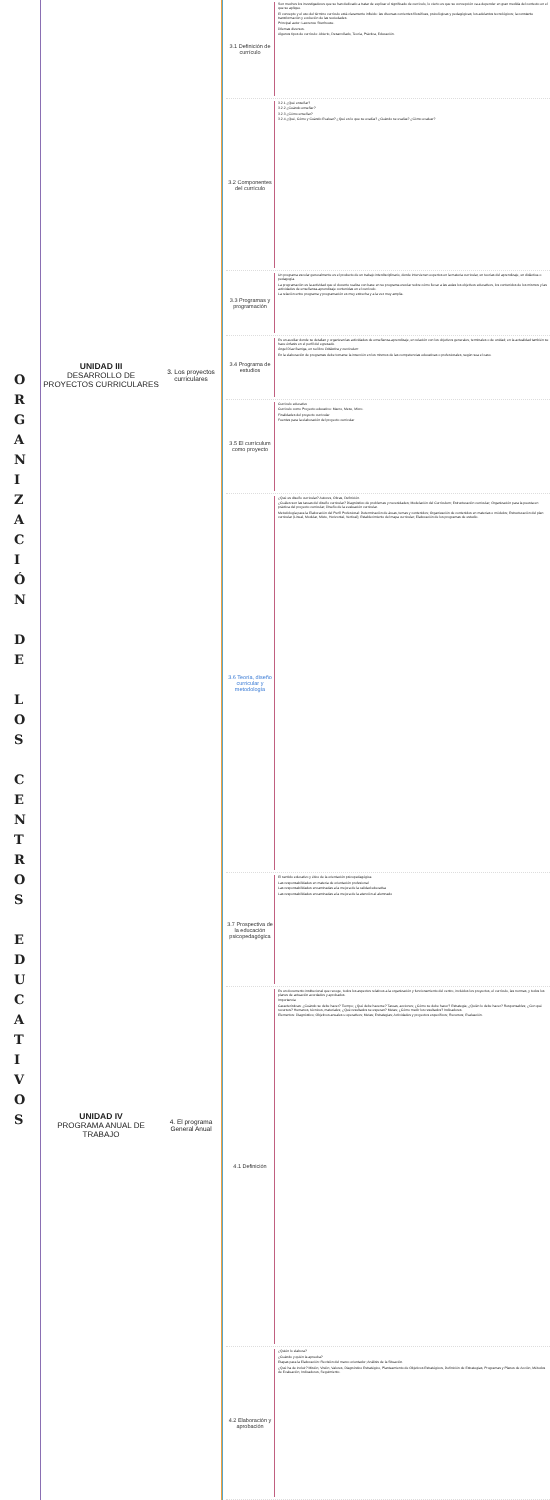O
R
G
A
N
I
Z
A
C
I
Ó
N
D
E
L
O
S
C
E
N
T
R
O
S
E
D
U
C
A
T
I
V
O
S
UNIDAD III
DESARROLLO DE PROYECTOS CURRICULARES
UNIDAD IV
PROGRAMA ANUAL DE TRABAJO
3. Los proyectos curriculares
4. El programa General Anual
3.1 Definición de currículo
Son muchos los investigadores que se han dedicado a tratar de explicar el significado de currículo, lo cierto es que su concepción va a depender en gran medida del contexto en el que se aplique.
El concepto y el uso del término currículo está claramente influido: las diversas corrientes filosóficas, psicológicas y pedagógicas; los adelantos tecnológicos; la constante transformación y evolución de las sociedades.
Principal autor: Lawrence Stenhouse.
Dilemas diversos.
Algunos tipos de currículo: Abierto, Desarrollado, Teoría, Práctica, Educación.
3.2 Componentes del currículo
3.2.1 ¿Qué enseñar?
3.2.2 ¿Cuándo enseñar?
3.2.3 ¿Cómo enseñar?
3.2.4 ¿Qué, Cómo y Cuándo Evaluar? ¿Qué es lo que se evalúa? ¿Cuándo se evalúa? ¿Cómo evaluar?
3.3 Programas y programación
Un programa escolar generalmente es el producto de un trabajo interdisciplinario, donde intervienen expertos en la materia curricular, en teorías del aprendizaje, en didáctica o pedagogía.
La programación es la actividad que el docente realiza con base en su programa escolar sobre cómo llevar a las aulas los objetivos educativos, los contenidos de los mismos y las actividades de enseñanza-aprendizaje contenidas en el currículo.
La relación entre programa y programación es muy estrecha y a la vez muy amplia.
3.4 Programa de estudios
Es un auxiliar donde se detallan y organizan las actividades de enseñanza-aprendizaje, en relación con los objetivos generales, terminales o de unidad; en la actualidad también se hace énfasis en el perfil del egresado.
Ángel Díaz Barriga, en su libro Didáctica y currículum
En la elaboración de programas debe tomarse la inserción en los mismos de las competencias educativas o profesionales, según sea el caso.
3.5 El currículum como proyecto
Currículo educativo
Currículo como Proyecto educativo: Macro, Meso, Micro.
Finalidades del proyecto curricular
Fuentes para la elaboración del proyecto curricular
3.6 Teoría, diseño curricular y metodología
¿Qué es diseño curricular? Autores, Obras, Definición.
¿Cuáles son las tareas del diseño curricular? Diagnóstico de problemas y necesidades; Modelación del Currículum; Estructuración curricular; Organización para la puesta en práctica del proyecto curricular; Diseño de la evaluación curricular.
Metodología para la Elaboración del Perfil Profesional: Determinación de áreas, temas y contenidos; Organización de contenidos en materias o módulos; Estructuración del plan curricular (Lineal, Modular, Mixto, Horizontal, Vertical); Establecimiento del mapa curricular; Elaboración de los programas de estudio.
3.7 Prospectiva de la educación psicopedagógica
El sentido educativo y ético de la orientación psicopedagógica
Las responsabilidades en materia de orientación profesional
Las responsabilidades encaminadas a la mejora de la calidad educativa
Las responsabilidades encaminadas a la mejora de la atención al alumnado
4.1 Definición
Es un documento institucional que recoge, todos los aspectos relativos a la organización y funcionamiento del centro, incluidos los proyectos, el currículo, las normas, y todos los planes de actuación acordados y aprobados.
Importancia
Características: ¿Cuándo se debe hacer? Tiempo; ¿Qué debe hacerse? Tareas, acciones; ¿Cómo se debe hacer? Estrategia; ¿Quién lo debe hacer? Responsables; ¿Con qué recursos? Humanos, técnicos, materiales; ¿Qué resultados se esperan? Metas; ¿Cómo medir los resultados? Indicadores.
Elementos: Diagnóstico; Objetivos anuales u operativos; Metas; Estrategias; Actividades y proyectos específicos; Recursos; Evaluación.
4.2 Elaboración y aprobación
¿Quién lo elabora?
¿Cuándo y quién la aprueba?
Etapas para la Elaboración: Revisión del marco orientador; Análisis de la Situación.
¿Qué ha de incluir? Misión, Visión, Valores, Diagnóstico Estratégico, Planteamiento de Objetivos Estratégicos, Definición de Estrategias, Programas y Planes de Acción, Métodos de Evaluación, Indicadores, Seguimiento.